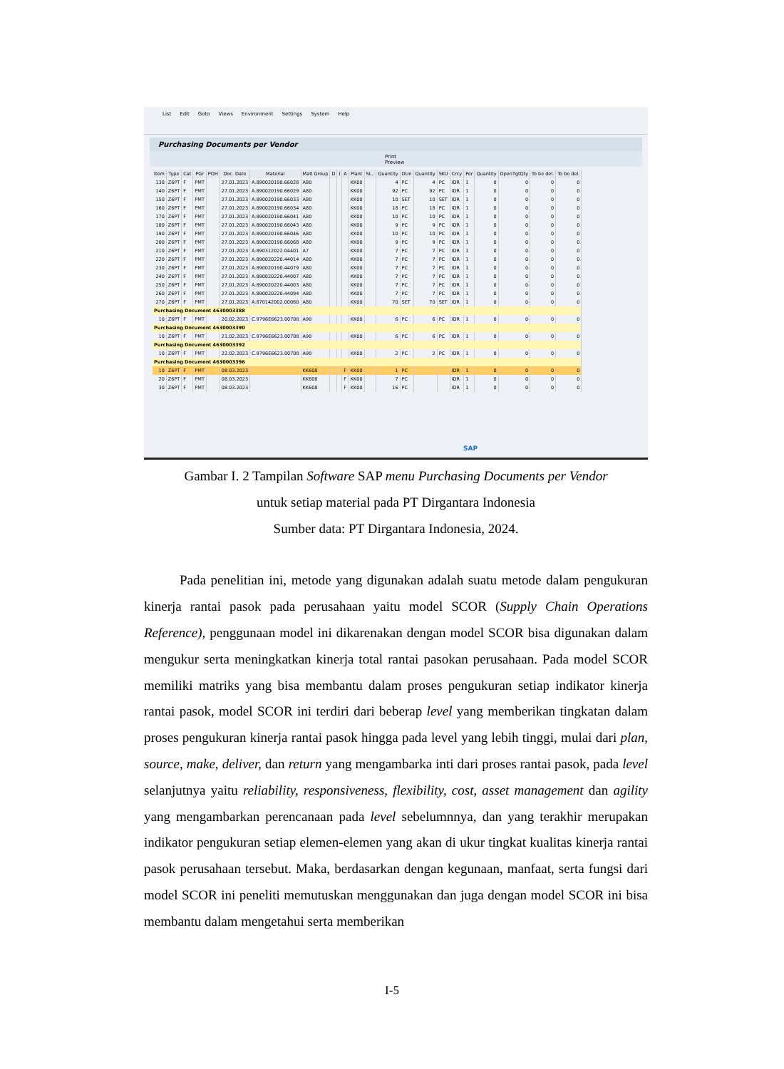List Edit Goto Views Environment Settings System Help
Purchasing Documents per Vendor
Print Preview
| Item | Type | Cat | PGr | POH | Doc. Date | Material | Matl Group | D | I | A | Plant | SL.. | Quantity | OUn | Quantity | SKU | Crcy | Per | Quantity | OpenTgtQty | To be del. | To be del. |
| --- | --- | --- | --- | --- | --- | --- | --- | --- | --- | --- | --- | --- | --- | --- | --- | --- | --- | --- | --- | --- | --- | --- |
| 130 | Z6PT | F | PMT | | 27.01.2023 | A.890020190.66028 | A80 | | | | KK00 | | 4 | PC | 4 | PC | IDR | 1 | 0 | 0 | 0 | 0 |
| 140 | Z6PT | F | PMT | | 27.01.2023 | A.890020190.66029 | A80 | | | | KK00 | | 92 | PC | 92 | PC | IDR | 1 | 0 | 0 | 0 | 0 |
| 150 | Z6PT | F | PMT | | 27.01.2023 | A.890020190.66033 | A80 | | | | KK00 | | 10 | SET | 10 | SET | IDR | 1 | 0 | 0 | 0 | 0 |
| 160 | Z6PT | F | PMT | | 27.01.2023 | A.890020190.66034 | A80 | | | | KK00 | | 18 | PC | 18 | PC | IDR | 1 | 0 | 0 | 0 | 0 |
| 170 | Z6PT | F | PMT | | 27.01.2023 | A.890020190.66041 | A80 | | | | KK00 | | 10 | PC | 10 | PC | IDR | 1 | 0 | 0 | 0 | 0 |
| 180 | Z6PT | F | PMT | | 27.01.2023 | A.890020190.66043 | A80 | | | | KK00 | | 9 | PC | 9 | PC | IDR | 1 | 0 | 0 | 0 | 0 |
| 190 | Z6PT | F | PMT | | 27.01.2023 | A.890020190.66046 | A80 | | | | KK00 | | 10 | PC | 10 | PC | IDR | 1 | 0 | 0 | 0 | 0 |
| 200 | Z6PT | F | PMT | | 27.01.2023 | A.890020190.66068 | A80 | | | | KK00 | | 9 | PC | 9 | PC | IDR | 1 | 0 | 0 | 0 | 0 |
| 210 | Z6PT | F | PMT | | 27.01.2023 | A.890312022.04401 | A7 | | | | KK00 | | 7 | PC | 7 | PC | IDR | 1 | 0 | 0 | 0 | 0 |
| 220 | Z6PT | F | PMT | | 27.01.2023 | A.890020220.44014 | A80 | | | | KK00 | | 7 | PC | 7 | PC | IDR | 1 | 0 | 0 | 0 | 0 |
| 230 | Z6PT | F | PMT | | 27.01.2023 | A.890020190.44079 | A80 | | | | KK00 | | 7 | PC | 7 | PC | IDR | 1 | 0 | 0 | 0 | 0 |
| 240 | Z6PT | F | PMT | | 27.01.2023 | A.890020220.44007 | A80 | | | | KK00 | | 7 | PC | 7 | PC | IDR | 1 | 0 | 0 | 0 | 0 |
| 250 | Z6PT | F | PMT | | 27.01.2023 | A.890020220.44003 | A80 | | | | KK00 | | 7 | PC | 7 | PC | IDR | 1 | 0 | 0 | 0 | 0 |
| 260 | Z6PT | F | PMT | | 27.01.2023 | A.890020220.44094 | A80 | | | | KK00 | | 7 | PC | 7 | PC | IDR | 1 | 0 | 0 | 0 | 0 |
| 270 | Z6PT | F | PMT | | 27.01.2023 | A.870142002.00060 | A80 | | | | KK00 | | 70 | SET | 70 | SET | IDR | 1 | 0 | 0 | 0 | 0 |
| Purchasing Document 4630003388 | | | | | | | | | | | | | | | | | | | | | | |
| 10 | Z6PT | F | PMT | | 20.02.2023 | C.9796E6623.00700 | A90 | | | | KK00 | | 6 | PC | 6 | PC | IDR | 1 | 0 | 0 | 0 | 0 |
| Purchasing Document 4630003390 | | | | | | | | | | | | | | | | | | | | | | |
| 10 | Z6PT | F | PMT | | 21.02.2023 | C.9796E6623.00700 | A90 | | | | KK00 | | 6 | PC | 6 | PC | IDR | 1 | 0 | 0 | 0 | 0 |
| Purchasing Document 4630003392 | | | | | | | | | | | | | | | | | | | | | | |
| 10 | Z6PT | F | PMT | | 22.02.2023 | C.9796E6623.00700 | A90 | | | | KK00 | | 2 | PC | 2 | PC | IDR | 1 | 0 | 0 | 0 | 0 |
| Purchasing Document 4630003396 | | | | | | | | | | | | | | | | | | | | | | |
| 10 | Z6PT | F | PMT | | 08.03.2023 | | KK608 | | | F | KK00 | | 1 | PC | | | IDR | 1 | 0 | 0 | 0 | 0 |
| 20 | Z6PT | F | PMT | | 08.03.2023 | | KK608 | | | F | KK00 | | 7 | PC | | | IDR | 1 | 0 | 0 | 0 | 0 |
| 30 | Z6PT | F | PMT | | 08.03.2023 | | KK608 | | | F | KK00 | | 16 | PC | | | IDR | 1 | 0 | 0 | 0 | 0 |
SAP
Gambar I. 2 Tampilan Software SAP menu Purchasing Documents per Vendor
untuk setiap material pada PT Dirgantara Indonesia
Sumber data: PT Dirgantara Indonesia, 2024.
Pada penelitian ini, metode yang digunakan adalah suatu metode dalam pengukuran kinerja rantai pasok pada perusahaan yaitu model SCOR (Supply Chain Operations Reference), penggunaan model ini dikarenakan dengan model SCOR bisa digunakan dalam mengukur serta meningkatkan kinerja total rantai pasokan perusahaan. Pada model SCOR memiliki matriks yang bisa membantu dalam proses pengukuran setiap indikator kinerja rantai pasok, model SCOR ini terdiri dari beberap level yang memberikan tingkatan dalam proses pengukuran kinerja rantai pasok hingga pada level yang lebih tinggi, mulai dari plan, source, make, deliver, dan return yang mengambarka inti dari proses rantai pasok, pada level selanjutnya yaitu reliability, responsiveness, flexibility, cost, asset management dan agility yang mengambarkan perencanaan pada level sebelumnnya, dan yang terakhir merupakan indikator pengukuran setiap elemen-elemen yang akan di ukur tingkat kualitas kinerja rantai pasok perusahaan tersebut. Maka, berdasarkan dengan kegunaan, manfaat, serta fungsi dari model SCOR ini peneliti memutuskan menggunakan dan juga dengan model SCOR ini bisa membantu dalam mengetahui serta memberikan
I-5